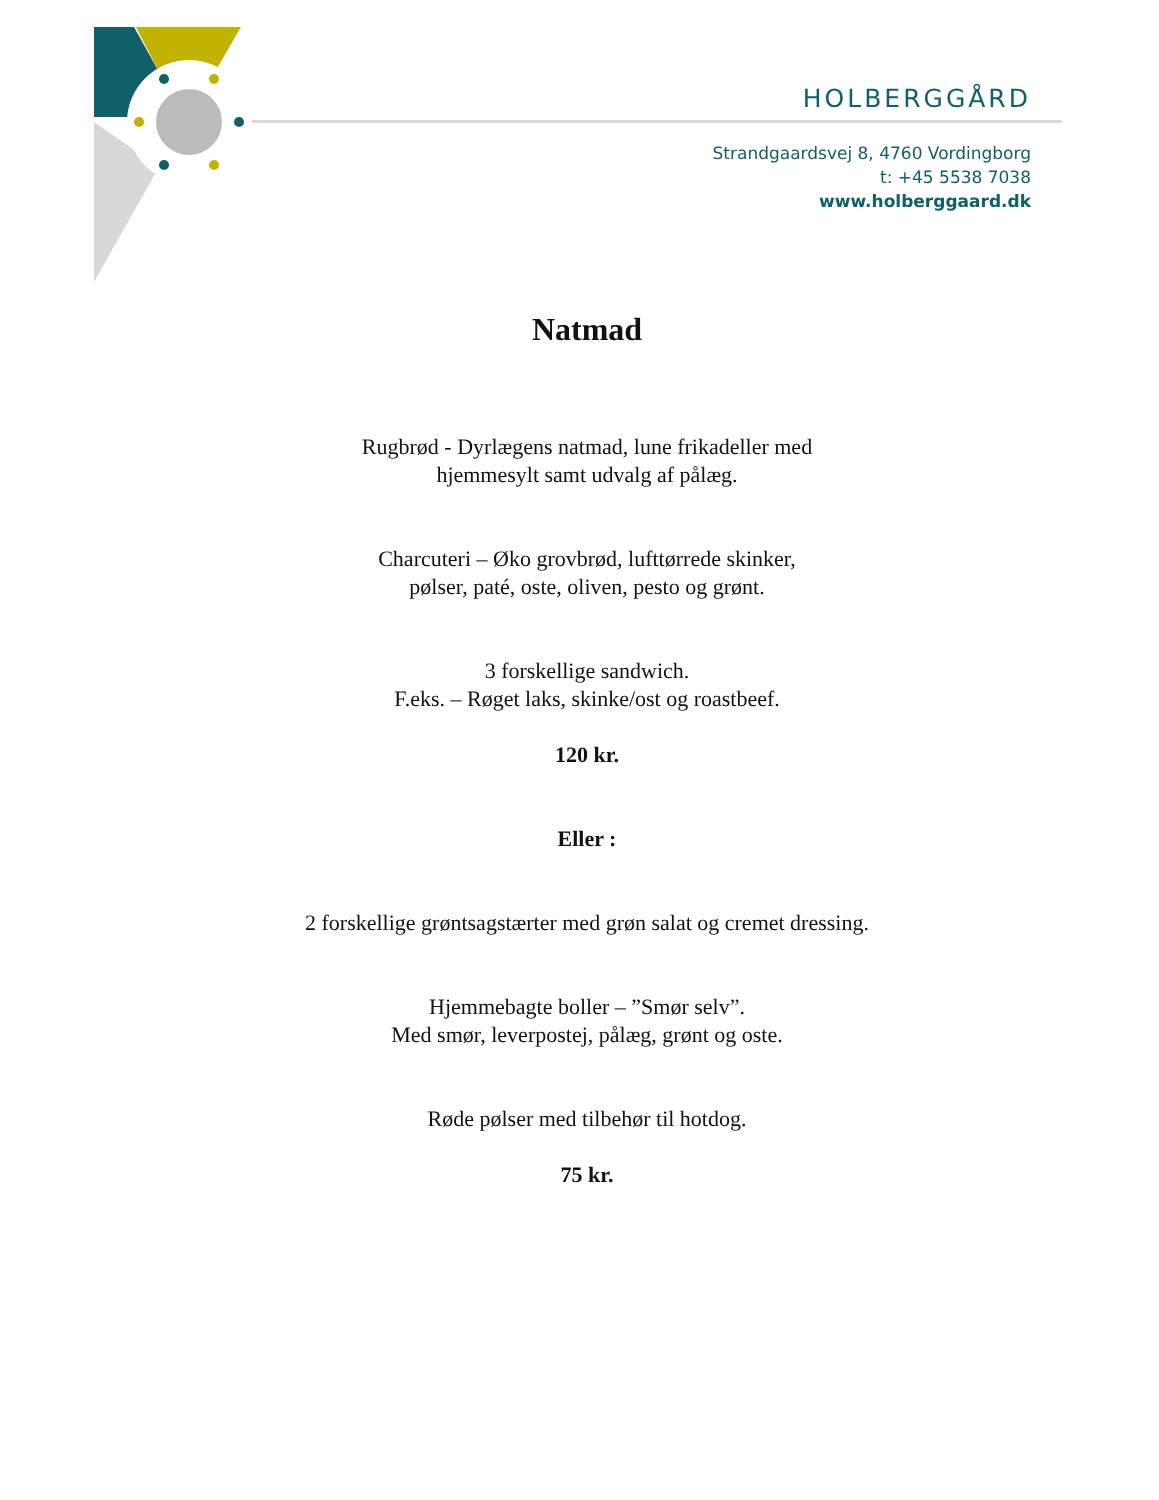HOLBERGGÅRD
Strandgaardsvej 8, 4760 Vordingborg
t: +45 5538 7038
www.holberggaard.dk
Natmad
Rugbrød - Dyrlægens natmad, lune frikadeller med
hjemmesylt samt udvalg af pålæg.
Charcuteri – Øko grovbrød, lufttørrede skinker,
pølser, paté, oste, oliven, pesto og grønt.
3 forskellige sandwich.
F.eks. – Røget laks, skinke/ost og roastbeef.
120 kr.
Eller :
2 forskellige grøntsagstærter med grøn salat og cremet dressing.
Hjemmebagte boller – ”Smør selv”.
Med smør, leverpostej, pålæg, grønt og oste.
Røde pølser med tilbehør til hotdog.
75 kr.